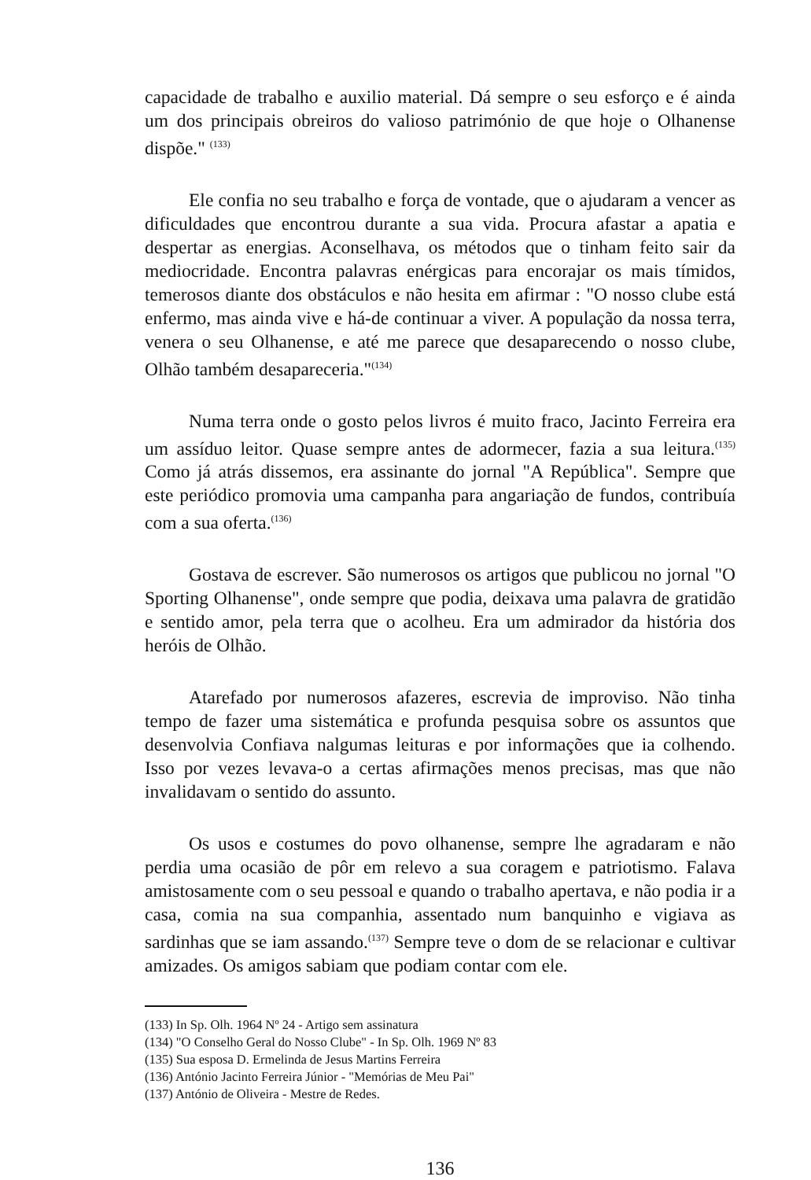capacidade de trabalho e auxilio material. Dá sempre o seu esforço e é ainda um dos principais obreiros do valioso património de que hoje o Olhanense dispõe." <sup>(133)</sup>
Ele confia no seu trabalho e força de vontade, que o ajudaram a vencer as dificuldades que encontrou durante a sua vida. Procura afastar a apatia e despertar as energias. Aconselhava, os métodos que o tinham feito sair da mediocridade. Encontra palavras enérgicas para encorajar os mais tímidos, temerosos diante dos obstáculos e não hesita em afirmar : "O nosso clube está enfermo, mas ainda vive e há-de continuar a viver. A população da nossa terra, venera o seu Olhanense, e até me parece que desaparecendo o nosso clube, Olhão também desapareceria."<sup>(134)</sup>
Numa terra onde o gosto pelos livros é muito fraco, Jacinto Ferreira era um assíduo leitor. Quase sempre antes de adormecer, fazia a sua leitura.<sup>(135)</sup> Como já atrás dissemos, era assinante do jornal "A República". Sempre que este periódico promovia uma campanha para angariação de fundos, contribuía com a sua oferta.<sup>(136)</sup>
Gostava de escrever. São numerosos os artigos que publicou no jornal "O Sporting Olhanense", onde sempre que podia, deixava uma palavra de gratidão e sentido amor, pela terra que o acolheu. Era um admirador da história dos heróis de Olhão.
Atarefado por numerosos afazeres, escrevia de improviso. Não tinha tempo de fazer uma sistemática e profunda pesquisa sobre os assuntos que desenvolvia Confiava nalgumas leituras e por informações que ia colhendo. Isso por vezes levava-o a certas afirmações menos precisas, mas que não invalidavam o sentido do assunto.
Os usos e costumes do povo olhanense, sempre lhe agradaram e não perdia uma ocasião de pôr em relevo a sua coragem e patriotismo. Falava amistosamente com o seu pessoal e quando o trabalho apertava, e não podia ir a casa, comia na sua companhia, assentado num banquinho e vigiava as sardinhas que se iam assando.<sup>(137)</sup> Sempre teve o dom de se relacionar e cultivar amizades. Os amigos sabiam que podiam contar com ele.
(133) In Sp. Olh. 1964 Nº 24 - Artigo sem assinatura
(134) "O Conselho Geral do Nosso Clube" - In Sp. Olh. 1969 Nº 83
(135) Sua esposa D. Ermelinda de Jesus Martins Ferreira
(136) António Jacinto Ferreira Júnior - "Memórias de Meu Pai"
(137) António de Oliveira - Mestre de Redes.
136